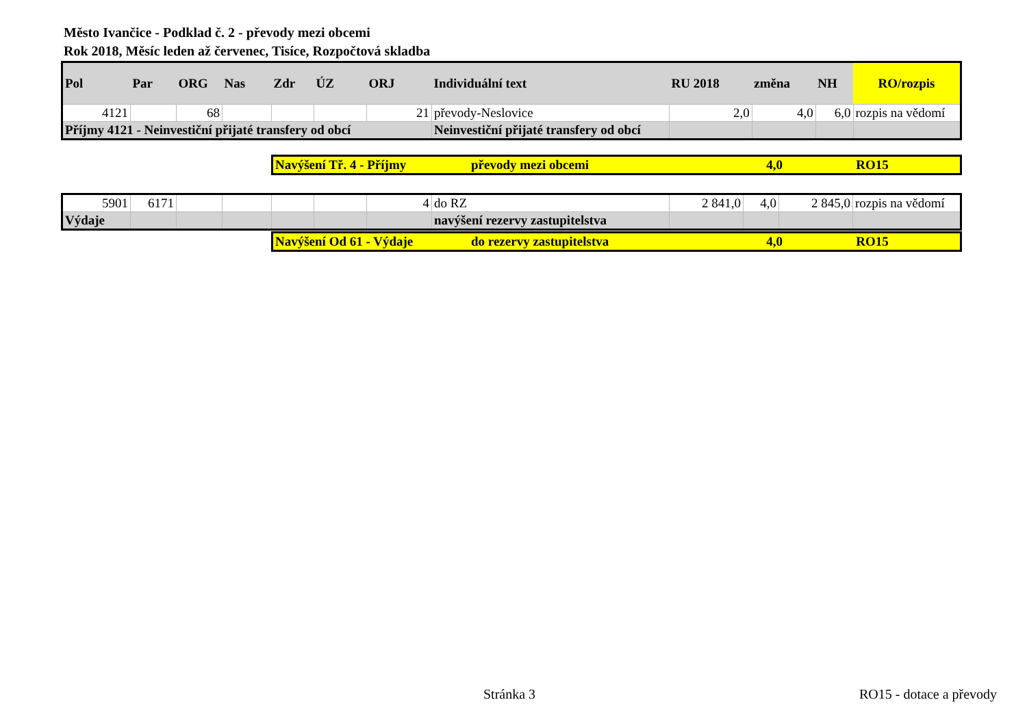Město Ivančice - Podklad č. 2 - převody mezi obcemi
Rok 2018, Měsíc leden až červenec, Tisíce, Rozpočtová skladba
| Pol | Par | ORG | Nas | Zdr | ÚZ | ORJ | Individuální text | RU 2018 | změna | NH | RO/rozpis |
| 4121 | | 68 | | | | 21 | převody-Neslovice | 2,0 | 4,0 | 6,0 | rozpis na vědomí |
| Příjmy 4121 - Neinvestiční přijaté transfery od obcí | | | | | | | Neinvestiční přijaté transfery od obcí | | | | |
| Navýšení Tř. 4 - Příjmy | převody mezi obcemi | 4,0 | RO15 |
| 5901 | 6171 | | | | | 4 | do RZ | 2 841,0 | 4,0 | 2 845,0 | rozpis na vědomí |
| Výdaje | | | | | | | navýšení rezervy zastupitelstva | | | | |
| Navýšení Od 61 - Výdaje | do rezervy zastupitelstva | 4,0 | RO15 |
Stránka 3 RO15 - dotace a převody